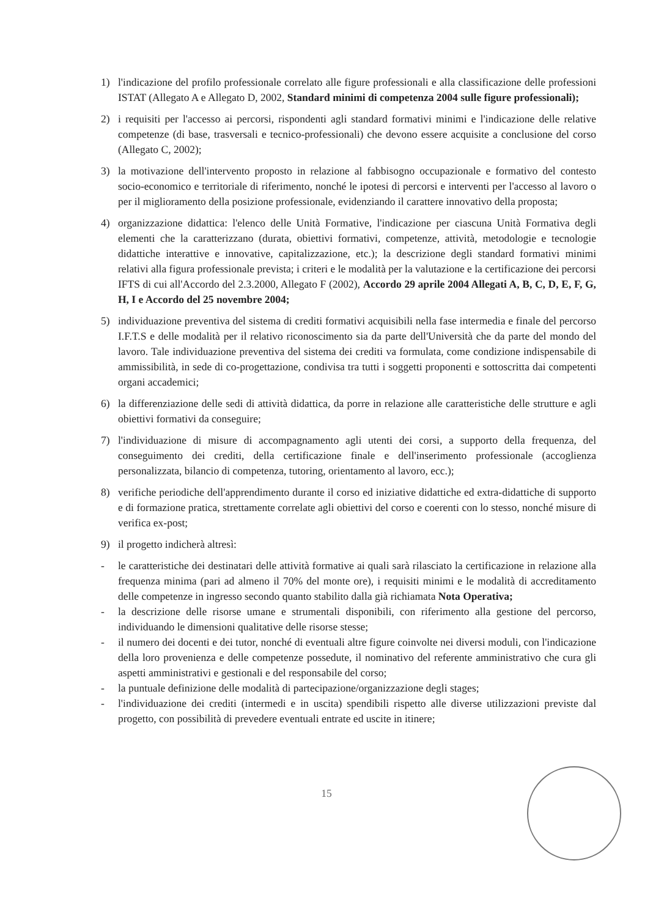1) l'indicazione del profilo professionale correlato alle figure professionali e alla classificazione delle professioni ISTAT (Allegato A e Allegato D, 2002, Standard minimi di competenza 2004 sulle figure professionali);
2) i requisiti per l'accesso ai percorsi, rispondenti agli standard formativi minimi e l'indicazione delle relative competenze (di base, trasversali e tecnico-professionali) che devono essere acquisite a conclusione del corso (Allegato C, 2002);
3) la motivazione dell'intervento proposto in relazione al fabbisogno occupazionale e formativo del contesto socio-economico e territoriale di riferimento, nonché le ipotesi di percorsi e interventi per l'accesso al lavoro o per il miglioramento della posizione professionale, evidenziando il carattere innovativo della proposta;
4) organizzazione didattica: l'elenco delle Unità Formative, l'indicazione per ciascuna Unità Formativa degli elementi che la caratterizzano (durata, obiettivi formativi, competenze, attività, metodologie e tecnologie didattiche interattive e innovative, capitalizzazione, etc.); la descrizione degli standard formativi minimi relativi alla figura professionale prevista; i criteri e le modalità per la valutazione e la certificazione dei percorsi IFTS di cui all'Accordo del 2.3.2000, Allegato F (2002), Accordo 29 aprile 2004 Allegati A, B, C, D, E, F, G, H, I e Accordo del 25 novembre 2004;
5) individuazione preventiva del sistema di crediti formativi acquisibili nella fase intermedia e finale del percorso I.F.T.S e delle modalità per il relativo riconoscimento sia da parte dell'Università che da parte del mondo del lavoro. Tale individuazione preventiva del sistema dei crediti va formulata, come condizione indispensabile di ammissibilità, in sede di co-progettazione, condivisa tra tutti i soggetti proponenti e sottoscritta dai competenti organi accademici;
6) la differenziazione delle sedi di attività didattica, da porre in relazione alle caratteristiche delle strutture e agli obiettivi formativi da conseguire;
7) l'individuazione di misure di accompagnamento agli utenti dei corsi, a supporto della frequenza, del conseguimento dei crediti, della certificazione finale e dell'inserimento professionale (accoglienza personalizzata, bilancio di competenza, tutoring, orientamento al lavoro, ecc.);
8) verifiche periodiche dell'apprendimento durante il corso ed iniziative didattiche ed extra-didattiche di supporto e di formazione pratica, strettamente correlate agli obiettivi del corso e coerenti con lo stesso, nonché misure di verifica ex-post;
9) il progetto indicherà altresì:
- le caratteristiche dei destinatari delle attività formative ai quali sarà rilasciato la certificazione in relazione alla frequenza minima (pari ad almeno il 70% del monte ore), i requisiti minimi e le modalità di accreditamento delle competenze in ingresso secondo quanto stabilito dalla già richiamata Nota Operativa;
- la descrizione delle risorse umane e strumentali disponibili, con riferimento alla gestione del percorso, individuando le dimensioni qualitative delle risorse stesse;
- il numero dei docenti e dei tutor, nonché di eventuali altre figure coinvolte nei diversi moduli, con l'indicazione della loro provenienza e delle competenze possedute, il nominativo del referente amministrativo che cura gli aspetti amministrativi e gestionali e del responsabile del corso;
- la puntuale definizione delle modalità di partecipazione/organizzazione degli stages;
- l'individuazione dei crediti (intermedi e in uscita) spendibili rispetto alle diverse utilizzazioni previste dal progetto, con possibilità di prevedere eventuali entrate ed uscite in itinere;
15